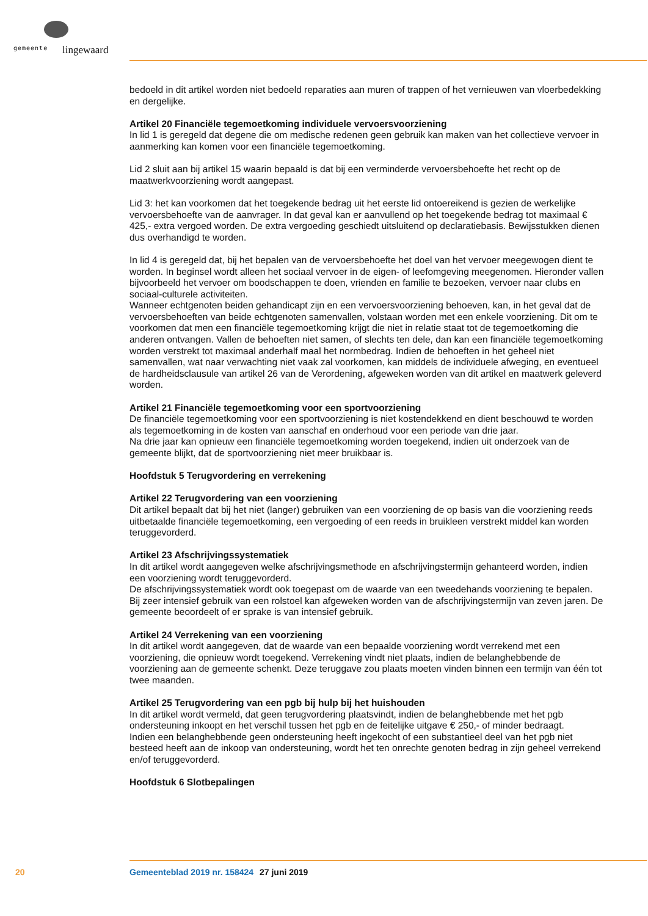gemeente lingewaard
bedoeld in dit artikel worden niet bedoeld reparaties aan muren of trappen of het vernieuwen van vloerbedekking en dergelijke.
Artikel 20 Financiële tegemoetkoming individuele vervoersvoorziening
In lid 1 is geregeld dat degene die om medische redenen geen gebruik kan maken van het collectieve vervoer in aanmerking kan komen voor een financiële tegemoetkoming.
Lid 2 sluit aan bij artikel 15 waarin bepaald is dat bij een verminderde vervoersbehoefte het recht op de maatwerkvoorziening wordt aangepast.
Lid 3: het kan voorkomen dat het toegekende bedrag uit het eerste lid ontoereikend is gezien de werkelijke vervoersbehoefte van de aanvrager. In dat geval kan er aanvullend op het toegekende bedrag tot maximaal € 425,- extra vergoed worden. De extra vergoeding geschiedt uitsluitend op declaratiebasis. Bewijsstukken dienen dus overhandigd te worden.
In lid 4 is geregeld dat, bij het bepalen van de vervoersbehoefte het doel van het vervoer meegewogen dient te worden. In beginsel wordt alleen het sociaal vervoer in de eigen- of leefomgeving meegenomen. Hieronder vallen bijvoorbeeld het vervoer om boodschappen te doen, vrienden en familie te bezoeken, vervoer naar clubs en sociaal-culturele activiteiten.
Wanneer echtgenoten beiden gehandicapt zijn en een vervoersvoorziening behoeven, kan, in het geval dat de vervoersbehoeften van beide echtgenoten samenvallen, volstaan worden met een enkele voorziening. Dit om te voorkomen dat men een financiële tegemoetkoming krijgt die niet in relatie staat tot de tegemoetkoming die anderen ontvangen. Vallen de behoeften niet samen, of slechts ten dele, dan kan een financiële tegemoetkoming worden verstrekt tot maximaal anderhalf maal het normbedrag. Indien de behoeften in het geheel niet samenvallen, wat naar verwachting niet vaak zal voorkomen, kan middels de individuele afweging, en eventueel de hardheidsclausule van artikel 26 van de Verordening, afgeweken worden van dit artikel en maatwerk geleverd worden.
Artikel 21 Financiële tegemoetkoming voor een sportvoorziening
De financiële tegemoetkoming voor een sportvoorziening is niet kostendekkend en dient beschouwd te worden als tegemoetkoming in de kosten van aanschaf en onderhoud voor een periode van drie jaar.
Na drie jaar kan opnieuw een financiële tegemoetkoming worden toegekend, indien uit onderzoek van de gemeente blijkt, dat de sportvoorziening niet meer bruikbaar is.
Hoofdstuk 5 Terugvordering en verrekening
Artikel 22 Terugvordering van een voorziening
Dit artikel bepaalt dat bij het niet (langer) gebruiken van een voorziening de op basis van die voorziening reeds uitbetaalde financiële tegemoetkoming, een vergoeding of een reeds in bruikleen verstrekt middel kan worden teruggevorderd.
Artikel 23 Afschrijvingssystematiek
In dit artikel wordt aangegeven welke afschrijvingsmethode en afschrijvingstermijn gehanteerd worden, indien een voorziening wordt teruggevorderd.
De afschrijvingssystematiek wordt ook toegepast om de waarde van een tweedehands voorziening te bepalen.
Bij zeer intensief gebruik van een rolstoel kan afgeweken worden van de afschrijvingstermijn van zeven jaren. De gemeente beoordeelt of er sprake is van intensief gebruik.
Artikel 24 Verrekening van een voorziening
In dit artikel wordt aangegeven, dat de waarde van een bepaalde voorziening wordt verrekend met een voorziening, die opnieuw wordt toegekend. Verrekening vindt niet plaats, indien de belanghebbende de voorziening aan de gemeente schenkt. Deze teruggave zou plaats moeten vinden binnen een termijn van één tot twee maanden.
Artikel 25 Terugvordering van een pgb bij hulp bij het huishouden
In dit artikel wordt vermeld, dat geen terugvordering plaatsvindt, indien de belanghebbende met het pgb ondersteuning inkoopt en het verschil tussen het pgb en de feitelijke uitgave € 250,- of minder bedraagt.
Indien een belanghebbende geen ondersteuning heeft ingekocht of een substantieel deel van het pgb niet besteed heeft aan de inkoop van ondersteuning, wordt het ten onrechte genoten bedrag in zijn geheel verrekend en/of teruggevorderd.
Hoofdstuk 6 Slotbepalingen
20 Gemeenteblad 2019 nr. 158424 27 juni 2019